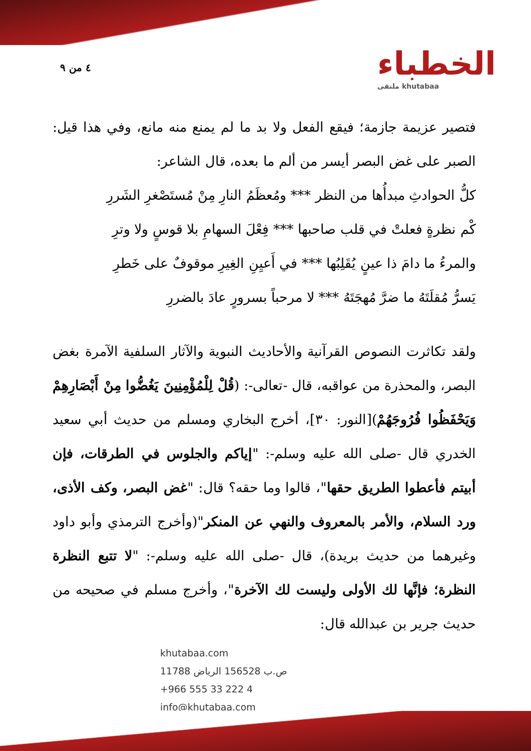٤ من ٩
الخطباء
ملتقى khutabaa
فتصير عزيمة جازمة؛ فيقع الفعل ولا بد ما لم يمنع منه مانع، وفي هذا قيل: الصبر على غض البصر أيسر من ألم ما بعده، قال الشاعر:
كلُّ الحوادثِ مبدأُها من النظر *** ومُعظَمُ النارِ مِنْ مُستَصْغرِ الشَررِ
كْم نظرةٍ فعلتْ في قلب صاحبها *** فِعْلَ السهامِ بلا قوسٍ ولا وترِ
والمرءُ ما دامَ ذا عينٍ يُقَلِبُها *** في أَعيِنِ الغِيرِ موقوفٌ على خَطرِ
يَسرُّ مُقلَتَهُ ما ضرَّ مُهجَتَهُ *** لا مرحباً بسرورٍ عادَ بالضررِ
ولقد تكاثرت النصوص القرآنية والأحاديث النبوية والآثار السلفية الآمرة بغض البصر، والمحذرة من عواقبه، قال -تعالى-: (قُلْ لِلْمُؤْمِنِينَ يَغُضُّوا مِنْ أَبْصَارِهِمْ وَيَحْفَظُوا فُرُوجَهُمْ)[النور: ٣٠]، أخرج البخاري ومسلم من حديث أبي سعيد الخدري قال -صلى الله عليه وسلم-: "إياكم والجلوس في الطرقات، فإن أبيتم فأعطوا الطريق حقها"، قالوا وما حقه؟ قال: "غض البصر، وكف الأذى، ورد السلام، والأمر بالمعروف والنهي عن المنكر"(وأخرج الترمذي وأبو داود وغيرهما من حديث بريدة)، قال -صلى الله عليه وسلم-: "لا تتبع النظرة النظرة؛ فإنَّها لك الأولى وليست لك الآخرة"، وأخرج مسلم في صحيحه من حديث جرير بن عبدالله قال:
khutabaa.com
ص.ب 156528 الرياض 11788
+966 555 33 222 4
info@khutabaa.com